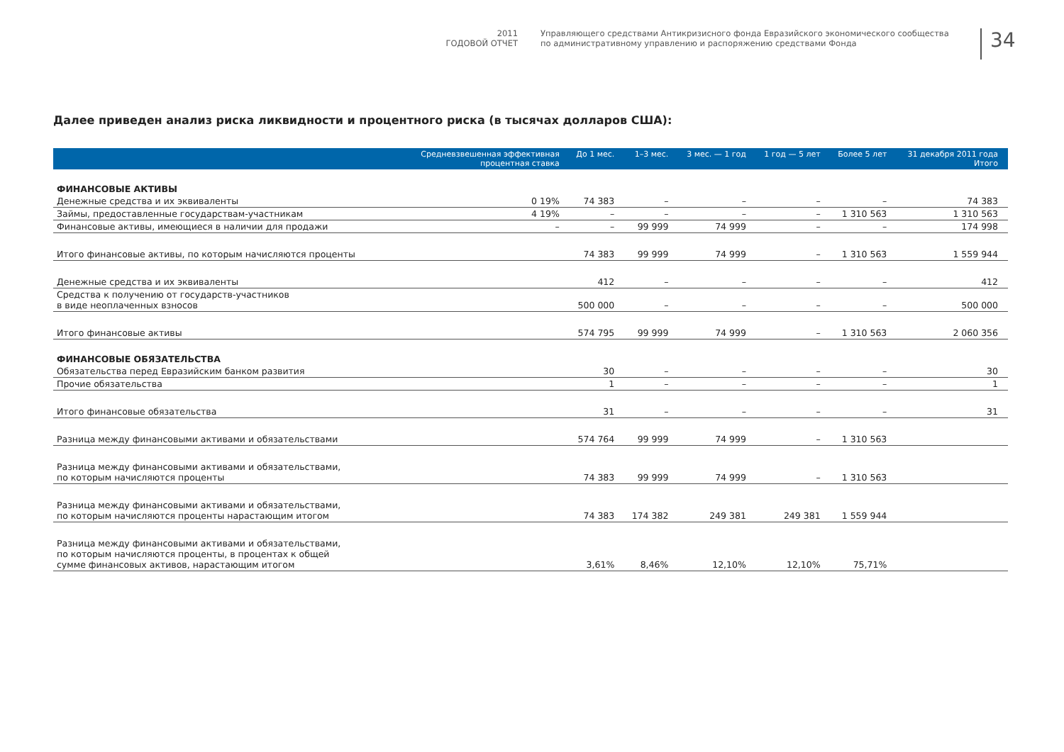2011
ГОДОВОЙ ОТЧЕТ
Управляющего средствами Антикризисного фонда Евразийского экономического сообщества
по административному управлению и распоряжению средствами Фонда
34
Далее приведен анализ риска ликвидности и процентного риска (в тысячах долларов США):
| | Средневзвешенная эффективная процентная ставка | До 1 мес. | 1–3 мес. | 3 мес. — 1 год | 1 год — 5 лет | Более 5 лет | 31 декабря 2011 года Итого |
| --- | --- | --- | --- | --- | --- | --- | --- |
| ФИНАНСОВЫЕ АКТИВЫ | | | | | | | |
| Денежные средства и их эквиваленты | 0 19% | 74 383 | – | – | – | – | 74 383 |
| Займы, предоставленные государствам-участникам | 4 19% | – | – | – | – | 1 310 563 | 1 310 563 |
| Финансовые активы, имеющиеся в наличии для продажи | – | – | 99 999 | 74 999 | – | – | 174 998 |
| Итого финансовые активы, по которым начисляются проценты | | 74 383 | 99 999 | 74 999 | – | 1 310 563 | 1 559 944 |
| Денежные средства и их эквиваленты | | 412 | – | – | – | – | 412 |
| Средства к получению от государств-участников в виде неоплаченных взносов | | 500 000 | – | – | – | – | 500 000 |
| Итого финансовые активы | | 574 795 | 99 999 | 74 999 | – | 1 310 563 | 2 060 356 |
| ФИНАНСОВЫЕ ОБЯЗАТЕЛЬСТВА | | | | | | | |
| Обязательства перед Евразийским банком развития | | 30 | – | – | – | – | 30 |
| Прочие обязательства | | 1 | – | – | – | – | 1 |
| Итого финансовые обязательства | | 31 | – | – | – | – | 31 |
| Разница между финансовыми активами и обязательствами | | 574 764 | 99 999 | 74 999 | – | 1 310 563 | |
| Разница между финансовыми активами и обязательствами, по которым начисляются проценты | | 74 383 | 99 999 | 74 999 | – | 1 310 563 | |
| Разница между финансовыми активами и обязательствами, по которым начисляются проценты нарастающим итогом | | 74 383 | 174 382 | 249 381 | 249 381 | 1 559 944 | |
| Разница между финансовыми активами и обязательствами, по которым начисляются проценты, в процентах к общей сумме финансовых активов, нарастающим итогом | | 3,61% | 8,46% | 12,10% | 12,10% | 75,71% | |